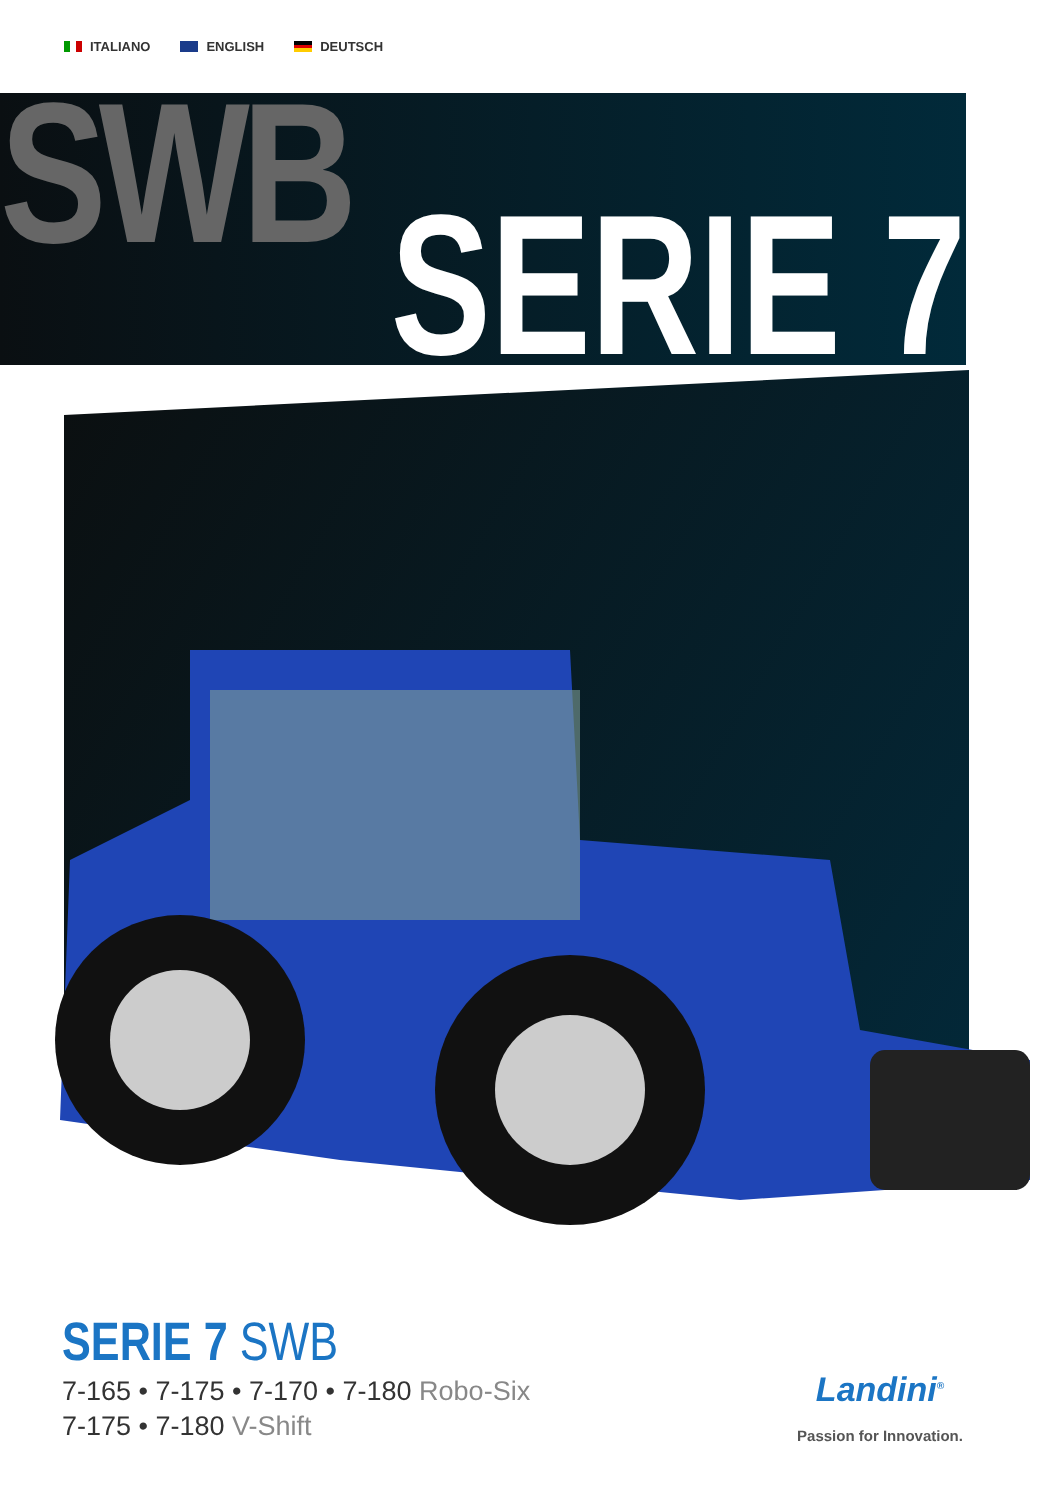ITALIANO ENGLISH DEUTSCH
SWB SERIE 7
SERIE 7 SWB
7-165 • 7-175 • 7-170 • 7-180 Robo-Six
7-175 • 7-180 V-Shift
Landini<sup>®</sup>
Passion for Innovation.